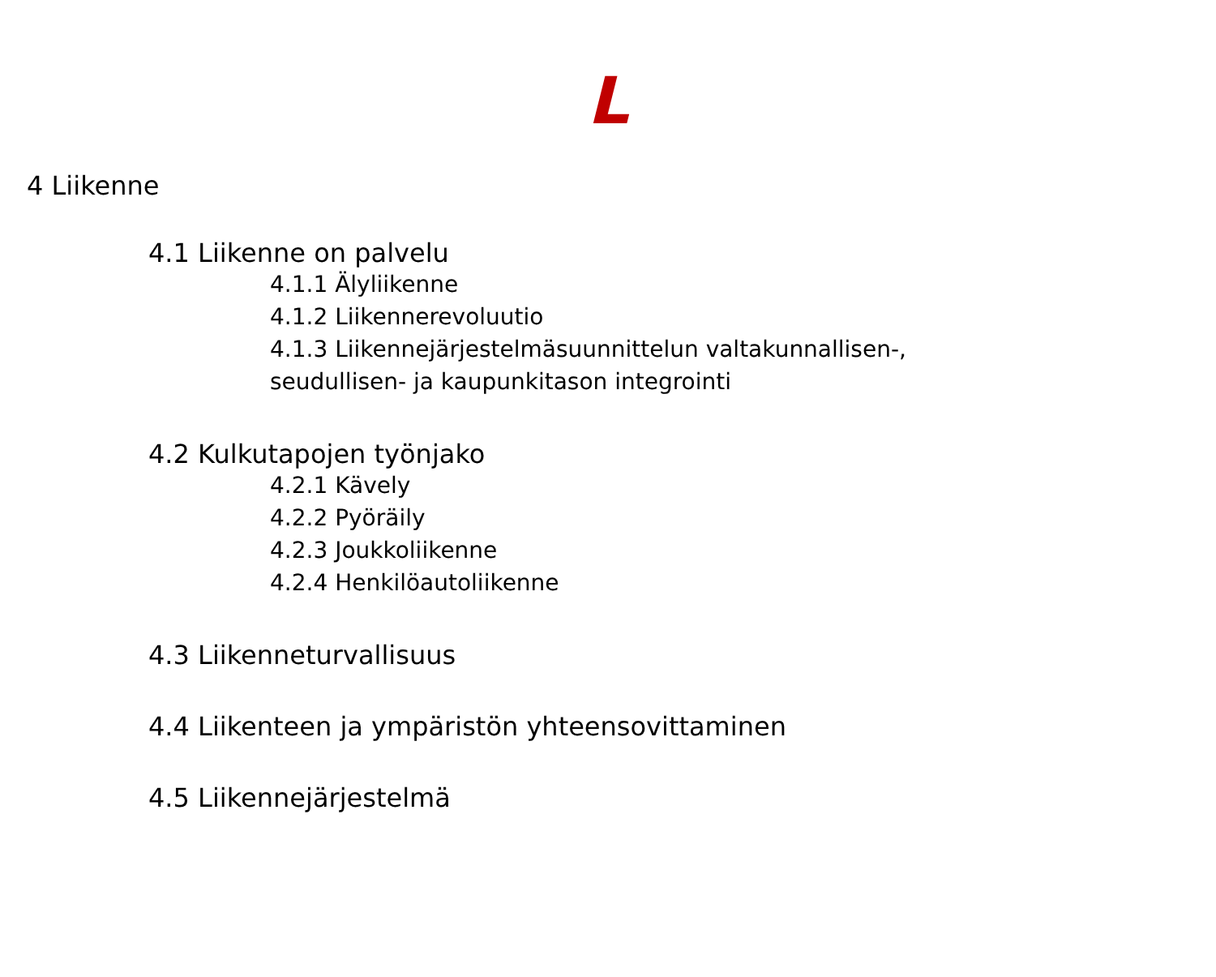L
4 Liikenne
4.1 Liikenne on palvelu
4.1.1 Älyliikenne
4.1.2 Liikennerevoluutio
4.1.3 Liikennejärjestelmäsuunnittelun valtakunnallisen-, seudullisen- ja kaupunkitason integrointi
4.2 Kulkutapojen työnjako
4.2.1 Kävely
4.2.2 Pyöräily
4.2.3 Joukkoliikenne
4.2.4 Henkilöautoliikenne
4.3 Liikenneturvallisuus
4.4 Liikenteen ja ympäristön yhteensovittaminen
4.5 Liikennejärjestelmä